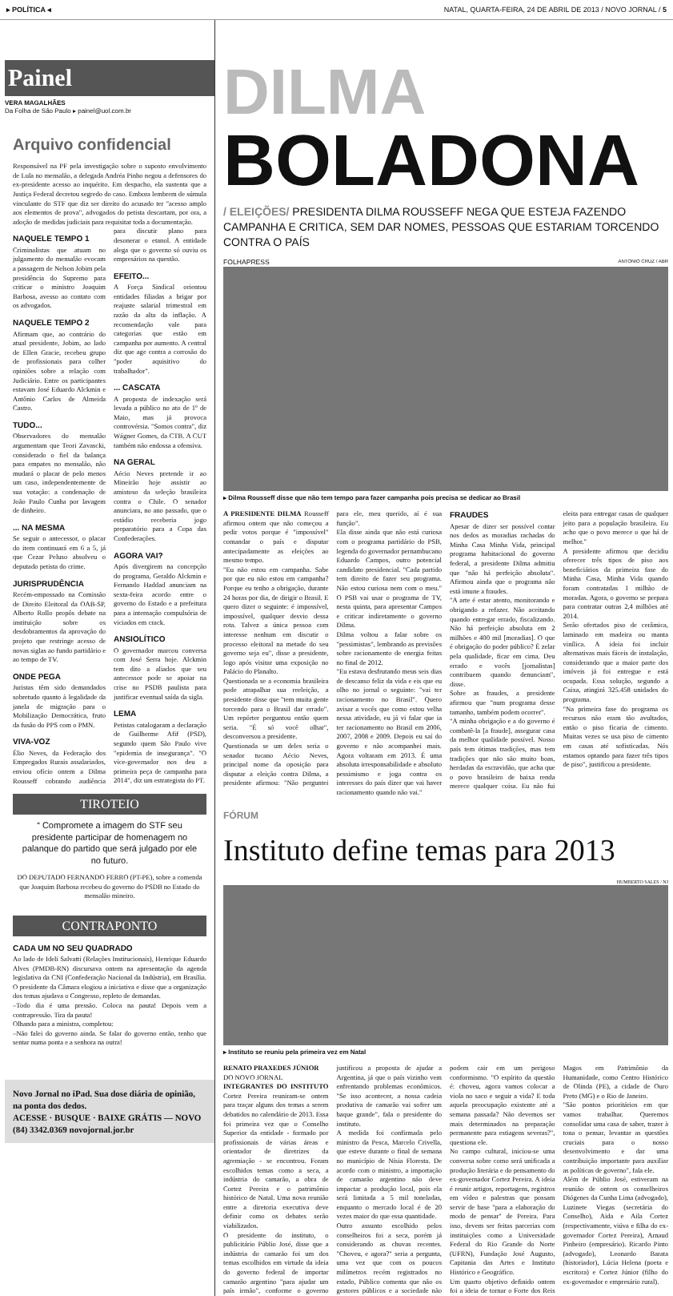▸ POLÍTICA ◂ NATAL, QUARTA-FEIRA, 24 DE ABRIL DE 2013 / NOVO JORNAL / 5
Painel
VERA MAGALHÃES
Da Folha de São Paulo ▸ painel@uol.com.br
Arquivo confidencial
Responsável na PF pela investigação sobre o suposto envolvimento de Lula no mensalão, a delegada Andréa Pinho negou a defensores do ex-presidente acesso ao inquérito. Em despacho, ela sustenta que a Justiça Federal decretou segredo do caso. Embora lembrem de súmula vinculante do STF que diz ser direito do acusado ter "acesso amplo aos elementos de prova", advogados do petista descartam, por ora, a adoção de medidas judiciais para requisitar toda a documentação.
NAQUELE TEMPO 1
Criminalistas que atuam no julgamento do mensalão evocam a passagem de Nelson Jobim pela presidência do Supremo para criticar o ministro Joaquim Barbosa, avesso ao contato com os advogados.
NAQUELE TEMPO 2
Afirmam que, ao contrário do atual presidente, Jobim, ao lado de Ellen Gracie, recebeu grupo de profissionais para colher opiniões sobre a relação com Judiciário. Entre os participantes estavam José Eduardo Alckmin e Antônio Carlos de Almeida Castro.
TUDO...
Observadores do mensalão argumentam que Teori Zavascki, considerado o fiel da balança para empates no mensalão, não mudará o placar de pelo menos um caso, independentemente de sua votação: a condenação de João Paulo Cunha por lavagem de dinheiro.
... NA MESMA
Se seguir o antecessor, o placar do item continuará em 6 a 5, já que Cezar Peluso absolveu o deputado petista do crime.
JURISPRUDÊNCIA
Recém-empossado na Comissão de Direito Eleitoral da OAB-SP, Alberto Rollo propôs debate na instituição sobre os desdobramentos da aprovação do projeto que restringe acesso de novas siglas ao fundo partidário e ao tempo de TV.
ONDE PEGA
Juristas têm sido demandados sobretudo quanto à legalidade da janela de migração para o Mobilização Democrática, fruto da fusão do PPS com o PMN.
VIVA-VOZ
Élio Neves, da Federação dos Empregados Rurais assalariados, enviou ofício ontem a Dilma Rousseff cobrando audiência para discutir plano para desonerar o etanol. A entidade alega que o governo só ouviu os empresários na questão.
EFEITO...
A Força Sindical orientou entidades filiadas a brigar por reajuste salarial trimestral em razão da alta da inflação. A recomendação vale para categorias que estão em campanha por aumento. A central diz que age contra a corrosão do "poder aquisitivo do trabalhador".
... CASCATA
A proposta de indexação será levada a público no ato de 1º de Maio, mas já provoca controvérsia. "Somos contra", diz Wágner Gomes, da CTB. A CUT também não endossa a ofensiva.
NA GERAL
Aécio Neves pretende ir ao Mineirão hoje assistir ao amistoso da seleção brasileira contra o Chile. O senador anunciara, no ano passado, que o estádio receberia jogo preparatório para a Copa das Confederações.
AGORA VAI?
Após divergirem na concepção do programa, Geraldo Alckmin e Fernando Haddad anunciam na sexta-feira acordo entre o governo do Estado e a prefeitura para a internação compulsória de viciados em crack.
ANSIOLÍTICO
O governador marcou conversa com José Serra hoje. Alckmin tem dito a aliados que seu antecessor pode se apoiar na crise no PSDB paulista para justificar eventual saída da sigla.
LEMA
Petistas catalogaram a declaração de Guilherme Afif (PSD), segundo quem São Paulo vive "epidemia de insegurança". "O vice-governador nos deu a primeira peça de campanha para 2014", diz um estrategista do PT.
TIROTEIO
“ Compromete a imagem do STF seu presidente participar de homenagem no palanque do partido que será julgado por ele no futuro.
DO DEPUTADO FERNANDO FERRO (PT-PE), sobre a comenda que Joaquim Barbosa recebeu do governo do PSDB no Estado do mensalão mineiro.
CONTRAPONTO
CADA UM NO SEU QUADRADO
Ao lado de Ideli Salvatti (Relações Institucionais), Henrique Eduardo Alves (PMDB-RN) discursava ontem na apresentação da agenda legislativa da CNI (Confederação Nacional da Indústria), em Brasília. O presidente da Câmara elogiou a iniciativa e disse que a organização dos temas ajudava o Congresso, repleto de demandas.
–Todo dia é uma pressão. Coloca na pauta! Depois vem a contrapressão. Tira da pauta!
Olhando para a ministra, completou:
–Não falei do governo ainda. Se falar do governo então, tenho que sentar numa ponta e a senhora na outra!
Novo Jornal no iPad. Sua dose diária de opinião, na ponta dos dedos.
ACESSE · BUSQUE · BAIXE GRÁTIS — NOVO (84) 3342.0369 novojornal.jor.br
DILMA
BOLADONA
/ ELEIÇÕES/ PRESIDENTA DILMA ROUSSEFF NEGA QUE ESTEJA FAZENDO CAMPANHA E CRITICA, SEM DAR NOMES, PESSOAS QUE ESTARIAM TORCENDO CONTRA O PAÍS
FOLHAPRESS ANTONIO CRUZ / ABR
▸ Dilma Rousseff disse que não tem tempo para fazer campanha pois precisa se dedicar ao Brasil
A PRESIDENTE DILMA Rousseff afirmou ontem que não começou a pedir votos porque é "impossível" comandar o país e disputar antecipadamente as eleições ao mesmo tempo.
"Eu não estou em campanha. Sabe por que eu não estou em campanha? Porque eu tenho a obrigação, durante 24 horas por dia, de dirigir o Brasil. E quero dizer o seguinte: é impossível, impossível, qualquer desvio dessa rota. Talvez a única pessoa com interesse nenhum em discutir o processo eleitoral na metade do seu governo seja eu", disse a presidente, logo após visitar uma exposição no Palácio do Planalto.
Questionada se a economia brasileira pode atrapalhar sua reeleição, a presidente disse que "tem muita gente torcendo para o Brasil dar errado". Um repórter perguntou então quem seria. "É só você olhar", desconversou a presidente.
Questionada se um deles seria o senador tucano Aécio Neves, principal nome da oposição para disputar a eleição contra Dilma, a presidente afirmou: "Não perguntei para ele, meu querido, aí é sua função".
Ela disse ainda que não está curiosa com o programa partidário do PSB, legenda do governador pernambucano Eduardo Campos, outro potencial candidato presidencial. "Cada partido tem direito de fazer seu programa. Não estou curiosa nem com o meu." O PSB vai usar o programa de TV, nesta quinta, para apresentar Campos e criticar indiretamente o governo Dilma.
Dilma voltou a falar sobre os "pessimistas", lembrando as previsões sobre racionamento de energia feitas no final de 2012.
"Eu estava desfrutando meus seis dias de descanso feliz da vida e eis que eu olho no jornal o seguinte: "vai ter racionamento no Brasil". Quero avisar a vocês que como estou velha nessa atividade, eu já vi falar que ia ter racionamento no Brasil em 2006, 2007, 2008 e 2009. Depois eu saí do governo e não acompanhei mais. Agora voltaram em 2013. É uma absoluta irresponsabilidade e absoluto pessimismo e joga contra os interesses do país dizer que vai haver racionamento quando não vai."
FRAUDES
Apesar de dizer ser possível contar nos dedos as moradias rachadas do Minha Casa Minha Vida, principal programa habitacional do governo federal, a presidente Dilma admitiu que "não há perfeição absoluta". Afirmou ainda que o programa não está imune a fraudes.
"A arte é estar atento, monitorando e obrigando a refazer. Não aceitando quando entregar errado, fiscalizando. Não há perfeição absoluta em 2 milhões e 400 mil [moradias]. O que é obrigação do poder público? É zelar pela qualidade, ficar em cima. Deu errado e vocês [jornalistas] contribuem quando denunciam", disse.
Sobre as fraudes, a presidente afirmou que "num programa desse tamanho, também podem ocorrer".
"A minha obrigação e a do governo é combatê-la [a fraude], assegurar casa da melhor qualidade possível. Nosso país tem ótimas tradições, mas tem tradições que não são muito boas, herdadas da escravidão, que acha que o povo brasileiro de baixa renda merece qualquer coisa. Eu não fui eleita para entregar casas de qualquer jeito para a população brasileira. Eu acho que o povo merece o que há de melhor."
A presidente afirmou que decidiu oferecer três tipos de piso aos beneficiários da primeira fase do Minha Casa, Minha Vida quando foram contratadas 1 milhão de moradas. Agora, o governo se prepara para contratar outras 2,4 milhões até 2014.
Serão ofertados piso de cerâmica, laminado em madeira ou manta vinílica. A ideia foi incluir alternativas mais fáceis de instalação, considerando que a maior parte dos imóveis já foi entregue e está ocupada. Essa solução, segundo a Caixa, atingirá 325.458 unidades do programa.
"Na primeira fase do programa os recursos não eram tão avultados, então o piso ficaria de cimento. Muitas vezes se usa piso de cimento em casas até sofisticadas. Nós estamos optando para fazer três tipos de piso", justificou a presidente.
FÓRUM
Instituto define temas para 2013
HUMBERTO SALES / NJ
▸ Instituto se reuniu pela primeira vez em Natal
RENATO PRAXEDES JÚNIOR
DO NOVO JORNAL
INTEGRANTES DO INSTITUTO Cortez Pereira reuniram-se ontem para traçar alguns dos temas a serem debatidos no calendário de 2013. Essa foi primeira vez que o Conselho Superior da entidade - formado por profissionais de várias áreas e orientador de diretrizes da agremiação - se encontrou. Foram escolhidos temas como a seca, a indústria do camarão, a obra de Cortez Pereira e o patrimônio histórico de Natal. Uma nova reunião entre a diretoria executiva deve definir como os debates serão viabilizados.
O presidente do instituto, o publicitário Públio José, disse que a indústria do camarão foi um dos temas escolhidos em virtude da ideia do governo federal de importar camarão argentino "para ajudar um país irmão", conforme o governo justificou a proposta de ajudar a Argentina, já que o país vizinho vem enfrentando problemas econômicos. "Se isso acontecer, a nossa cadeia produtiva de camarão vai sofrer um baque grande", fala o presidente do instituto.
A medida foi confirmada pelo ministro da Pesca, Marcelo Crivella, que esteve durante o final de semana no município de Nísia Floresta. De acordo com o ministro, a importação de camarão argentino não deve impactar a produção local, pois ela será limitada a 5 mil toneladas, enquanto o mercado local é de 20 vezes maior do que essa quantidade.
Outro assunto escolhido pelos conselheiros foi a seca, porém já considerando as chuvas recentes. "Choveu, e agora?" seria a pergunta, uma vez que com os poucos milímetros recém registrados no estado, Público comenta que não os gestores públicos e a sociedade não podem cair em um perigoso conformismo. "O espírito da questão é: choveu, agora vamos colocar a viola no saco e seguir a vida? E toda aquela preocupação existente até a semana passada? Não devemos ser mais determinados na preparação permanente para estiagens severas?", questiona ele.
No campo cultural, iniciou-se uma conversa sobre como será unificada a produção literária e do pensamento do ex-governador Cortez Pereira. A ideia é reunir artigos, reportagens, registros em vídeo e palestras que possam servir de base "para a elaboração do modo de pensar" de Pereira. Para isso, devem ser feitas parcerias com instituições como a Universidade Federal do Rio Grande do Norte (UFRN), Fundação José Augusto, Capitania das Artes e Instituto Histórico e Geográfico.
Um quarto objetivo definido ontem foi a ideia de tornar o Forte dos Reis Magos em Patrimônio da Humanidade, como Centro Histórico de Olinda (PE), a cidade de Ouro Preto (MG) e o Rio de Janeiro.
"São pontos prioritários em que vamos trabalhar. Queremos consolidar uma casa de saber, trazer à tona o pensar, levantar as questões cruciais para o nosso desenvolvimento e dar uma contribuição importante para auxiliar as políticas de governo", fala ele.
Além de Públio José, estiveram na reunião de ontem os conselheiros Diógenes da Cunha Lima (advogado), Luzinete Viegas (secretária do Conselho), Aida e Aila Cortez (respectivamente, viúva e filha do ex-governador Cortez Pereira), Arnaud Pinheiro (empresário). Ricardo Pinto (advogado), Leonardo Barata (historiador), Lúcia Helena (poeta e escritora) e Cortez Júnior (filho do ex-governador e empresário rural).